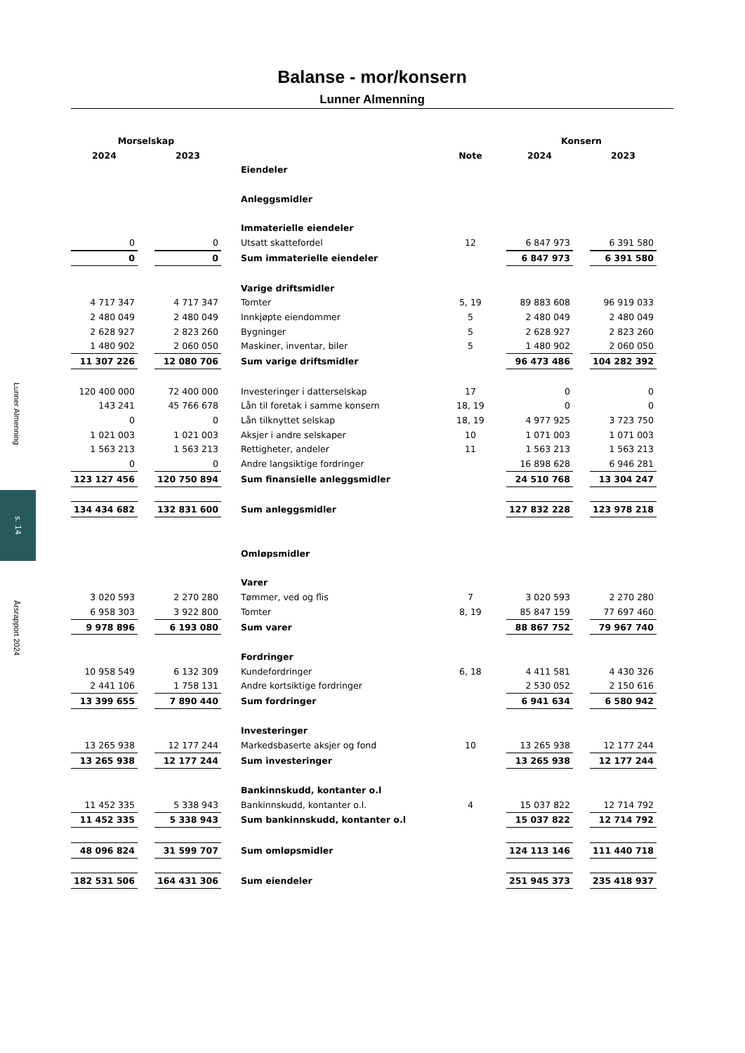Lunner Almenning
s. 14
Årsrapport 2024
Balanse - mor/konsern
Lunner Almenning
| Morselskap | | | | Konsern | |
| --- | --- | --- | --- | --- | --- |
| 2024 | 2023 | | Note | 2024 | 2023 |
| | | Eiendeler | | | |
| | | Anleggsmidler | | | |
| | | Immaterielle eiendeler | | | |
| 0 | 0 | Utsatt skattefordel | 12 | 6 847 973 | 6 391 580 |
| 0 | 0 | Sum immaterielle eiendeler | | 6 847 973 | 6 391 580 |
| | | Varige driftsmidler | | | |
| 4 717 347 | 4 717 347 | Tomter | 5, 19 | 89 883 608 | 96 919 033 |
| 2 480 049 | 2 480 049 | Innkjøpte eiendommer | 5 | 2 480 049 | 2 480 049 |
| 2 628 927 | 2 823 260 | Bygninger | 5 | 2 628 927 | 2 823 260 |
| 1 480 902 | 2 060 050 | Maskiner, inventar, biler | 5 | 1 480 902 | 2 060 050 |
| 11 307 226 | 12 080 706 | Sum varige driftsmidler | | 96 473 486 | 104 282 392 |
| 120 400 000 | 72 400 000 | Investeringer i datterselskap | 17 | 0 | 0 |
| 143 241 | 45 766 678 | Lån til foretak i samme konsern | 18, 19 | 0 | 0 |
| 0 | 0 | Lån tilknyttet selskap | 18, 19 | 4 977 925 | 3 723 750 |
| 1 021 003 | 1 021 003 | Aksjer i andre selskaper | 10 | 1 071 003 | 1 071 003 |
| 1 563 213 | 1 563 213 | Rettigheter, andeler | 11 | 1 563 213 | 1 563 213 |
| 0 | 0 | Andre langsiktige fordringer | | 16 898 628 | 6 946 281 |
| 123 127 456 | 120 750 894 | Sum finansielle anleggsmidler | | 24 510 768 | 13 304 247 |
| 134 434 682 | 132 831 600 | Sum anleggsmidler | | 127 832 228 | 123 978 218 |
| | | Omløpsmidler | | | |
| | | Varer | | | |
| 3 020 593 | 2 270 280 | Tømmer, ved og flis | 7 | 3 020 593 | 2 270 280 |
| 6 958 303 | 3 922 800 | Tomter | 8, 19 | 85 847 159 | 77 697 460 |
| 9 978 896 | 6 193 080 | Sum varer | | 88 867 752 | 79 967 740 |
| | | Fordringer | | | |
| 10 958 549 | 6 132 309 | Kundefordringer | 6, 18 | 4 411 581 | 4 430 326 |
| 2 441 106 | 1 758 131 | Andre kortsiktige fordringer | | 2 530 052 | 2 150 616 |
| 13 399 655 | 7 890 440 | Sum fordringer | | 6 941 634 | 6 580 942 |
| | | Investeringer | | | |
| 13 265 938 | 12 177 244 | Markedsbaserte aksjer og fond | 10 | 13 265 938 | 12 177 244 |
| 13 265 938 | 12 177 244 | Sum investeringer | | 13 265 938 | 12 177 244 |
| | | Bankinnskudd, kontanter o.l | | | |
| 11 452 335 | 5 338 943 | Bankinnskudd, kontanter o.l. | 4 | 15 037 822 | 12 714 792 |
| 11 452 335 | 5 338 943 | Sum bankinnskudd, kontanter o.l | | 15 037 822 | 12 714 792 |
| 48 096 824 | 31 599 707 | Sum omløpsmidler | | 124 113 146 | 111 440 718 |
| 182 531 506 | 164 431 306 | Sum eiendeler | | 251 945 373 | 235 418 937 |